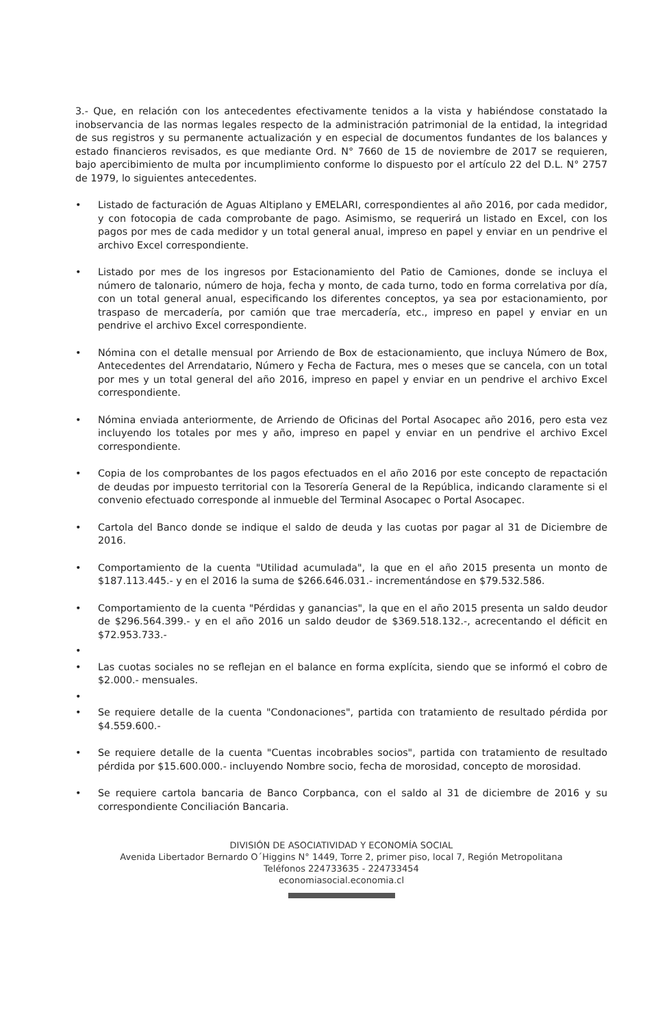3.- Que, en relación con los antecedentes efectivamente tenidos a la vista y habiéndose constatado la inobservancia de las normas legales respecto de la administración patrimonial de la entidad, la integridad de sus registros y su permanente actualización y en especial de documentos fundantes de los balances y estado financieros revisados, es que mediante Ord. N° 7660 de 15 de noviembre de 2017 se requieren, bajo apercibimiento de multa por incumplimiento conforme lo dispuesto por el artículo 22 del D.L. N° 2757 de 1979, lo siguientes antecedentes.
• Listado de facturación de Aguas Altiplano y EMELARI, correspondientes al año 2016, por cada medidor, y con fotocopia de cada comprobante de pago. Asimismo, se requerirá un listado en Excel, con los pagos por mes de cada medidor y un total general anual, impreso en papel y enviar en un pendrive el archivo Excel correspondiente.
• Listado por mes de los ingresos por Estacionamiento del Patio de Camiones, donde se incluya el número de talonario, número de hoja, fecha y monto, de cada turno, todo en forma correlativa por día, con un total general anual, especificando los diferentes conceptos, ya sea por estacionamiento, por traspaso de mercadería, por camión que trae mercadería, etc., impreso en papel y enviar en un pendrive el archivo Excel correspondiente.
• Nómina con el detalle mensual por Arriendo de Box de estacionamiento, que incluya Número de Box, Antecedentes del Arrendatario, Número y Fecha de Factura, mes o meses que se cancela, con un total por mes y un total general del año 2016, impreso en papel y enviar en un pendrive el archivo Excel correspondiente.
• Nómina enviada anteriormente, de Arriendo de Oficinas del Portal Asocapec año 2016, pero esta vez incluyendo los totales por mes y año, impreso en papel y enviar en un pendrive el archivo Excel correspondiente.
• Copia de los comprobantes de los pagos efectuados en el año 2016 por este concepto de repactación de deudas por impuesto territorial con la Tesorería General de la República, indicando claramente si el convenio efectuado corresponde al inmueble del Terminal Asocapec o Portal Asocapec.
• Cartola del Banco donde se indique el saldo de deuda y las cuotas por pagar al 31 de Diciembre de 2016.
• Comportamiento de la cuenta "Utilidad acumulada", la que en el año 2015 presenta un monto de $187.113.445.- y en el 2016 la suma de $266.646.031.- incrementándose en $79.532.586.
• Comportamiento de la cuenta "Pérdidas y ganancias", la que en el año 2015 presenta un saldo deudor de $296.564.399.- y en el año 2016 un saldo deudor de $369.518.132.-, acrecentando el déficit en $72.953.733.-
•
• Las cuotas sociales no se reflejan en el balance en forma explícita, siendo que se informó el cobro de $2.000.- mensuales.
•
• Se requiere detalle de la cuenta "Condonaciones", partida con tratamiento de resultado pérdida por $4.559.600.-
• Se requiere detalle de la cuenta "Cuentas incobrables socios", partida con tratamiento de resultado pérdida por $15.600.000.- incluyendo Nombre socio, fecha de morosidad, concepto de morosidad.
• Se requiere cartola bancaria de Banco Corpbanca, con el saldo al 31 de diciembre de 2016 y su correspondiente Conciliación Bancaria.
DIVISIÓN DE ASOCIATIVIDAD Y ECONOMÍA SOCIAL
Avenida Libertador Bernardo O´Higgins N° 1449, Torre 2, primer piso, local 7, Región Metropolitana
Teléfonos 224733635 - 224733454
economiasocial.economia.cl